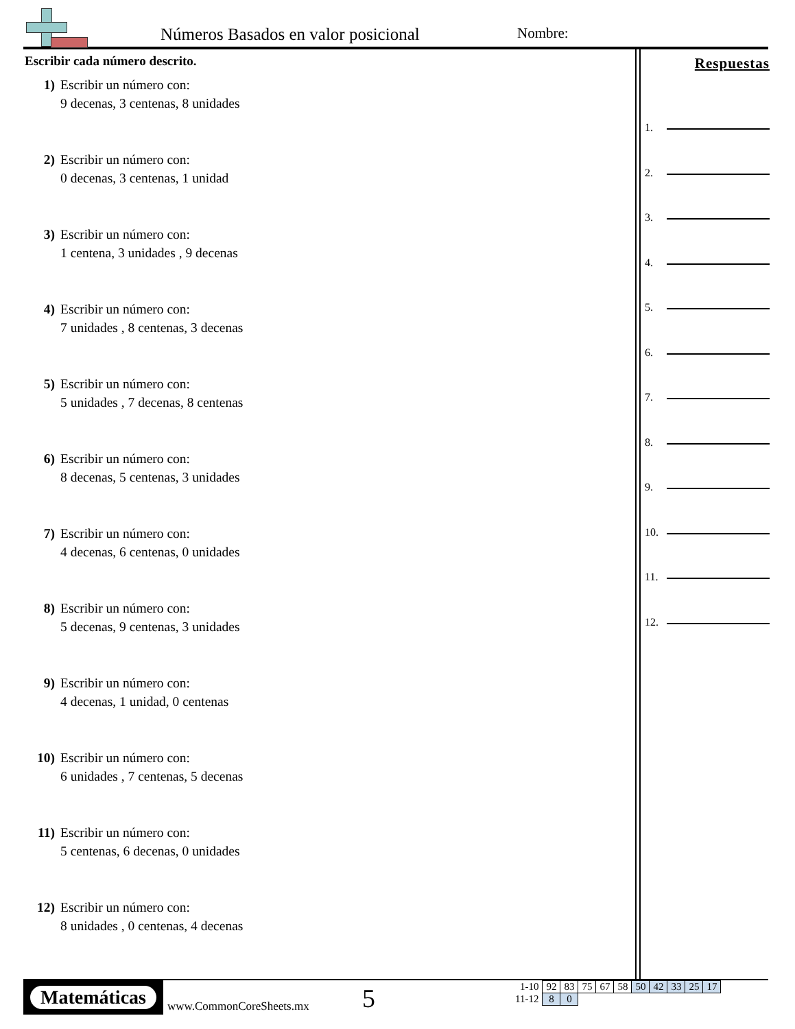Números Basados en valor posicional
Nombre:
Escribir cada número descrito.
1) Escribir un número con:
9 decenas, 3 centenas, 8 unidades
2) Escribir un número con:
0 decenas, 3 centenas, 1 unidad
3) Escribir un número con:
1 centena, 3 unidades , 9 decenas
4) Escribir un número con:
7 unidades , 8 centenas, 3 decenas
5) Escribir un número con:
5 unidades , 7 decenas, 8 centenas
6) Escribir un número con:
8 decenas, 5 centenas, 3 unidades
7) Escribir un número con:
4 decenas, 6 centenas, 0 unidades
8) Escribir un número con:
5 decenas, 9 centenas, 3 unidades
9) Escribir un número con:
4 decenas, 1 unidad, 0 centenas
10) Escribir un número con:
6 unidades , 7 centenas, 5 decenas
11) Escribir un número con:
5 centenas, 6 decenas, 0 unidades
12) Escribir un número con:
8 unidades , 0 centenas, 4 decenas
Respuestas
1.
2.
3.
4.
5.
6.
7.
8.
9.
10.
11.
12.
Matemáticas
www.CommonCoreSheets.mx 5
| 1-10 | 92 | 83 | 75 | 67 | 58 | 50 | 42 | 33 | 25 | 17 |
| 11-12 | 8 | 0 | | | | | | | | |